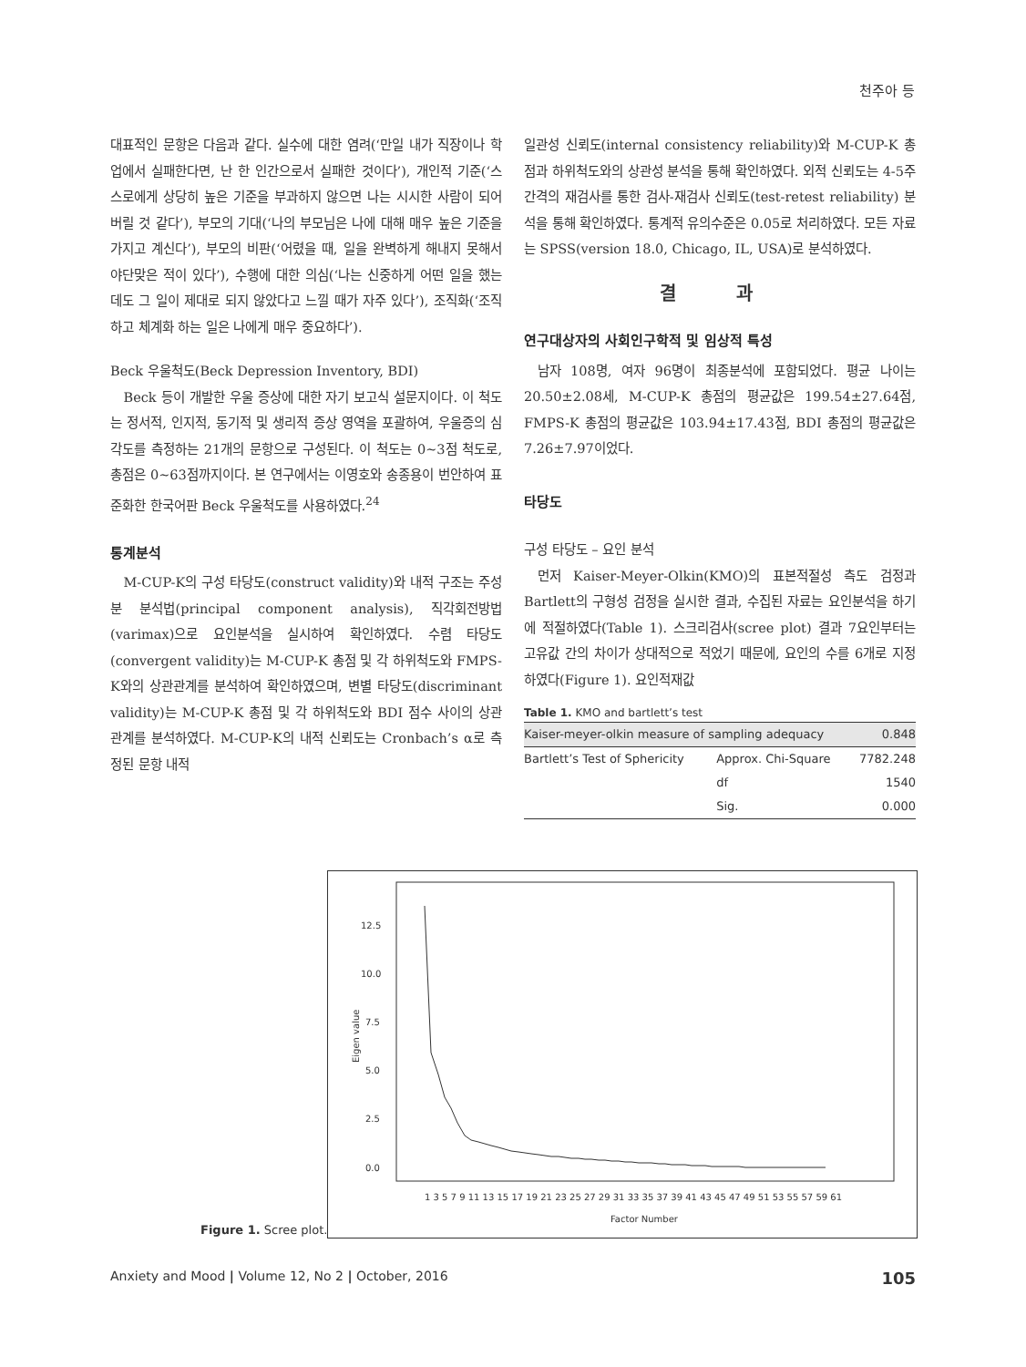천주아 등
대표적인 문항은 다음과 같다. 실수에 대한 염려(‘만일 내가 직장이나 학업에서 실패한다면, 난 한 인간으로서 실패한 것이다’), 개인적 기준(‘스스로에게 상당히 높은 기준을 부과하지 않으면 나는 시시한 사람이 되어버릴 것 같다’), 부모의 기대(‘나의 부모님은 나에 대해 매우 높은 기준을 가지고 계신다’), 부모의 비판(‘어렸을 때, 일을 완벽하게 해내지 못해서 야단맞은 적이 있다’), 수행에 대한 의심(‘나는 신중하게 어떤 일을 했는데도 그 일이 제대로 되지 않았다고 느낄 때가 자주 있다’), 조직화(‘조직하고 체계화 하는 일은 나에게 매우 중요하다’).
Beck 우울척도(Beck Depression Inventory, BDI)
Beck 등이 개발한 우울 증상에 대한 자기 보고식 설문지이다. 이 척도는 정서적, 인지적, 동기적 및 생리적 증상 영역을 포괄하여, 우울증의 심각도를 측정하는 21개의 문항으로 구성된다. 이 척도는 0~3점 척도로, 총점은 0~63점까지이다. 본 연구에서는 이영호와 송종용이 번안하여 표준화한 한국어판 Beck 우울척도를 사용하였다.<sup>24</sup>
통계분석
M-CUP-K의 구성 타당도(construct validity)와 내적 구조는 주성분 분석법(principal component analysis), 직각회전방법(varimax)으로 요인분석을 실시하여 확인하였다. 수렴 타당도(convergent validity)는 M-CUP-K 총점 및 각 하위척도와 FMPS-K와의 상관관계를 분석하여 확인하였으며, 변별 타당도(discriminant validity)는 M-CUP-K 총점 및 각 하위척도와 BDI 점수 사이의 상관관계를 분석하였다. M-CUP-K의 내적 신뢰도는 Cronbach’s α로 측정된 문항 내적
일관성 신뢰도(internal consistency reliability)와 M-CUP-K 총점과 하위척도와의 상관성 분석을 통해 확인하였다. 외적 신뢰도는 4-5주 간격의 재검사를 통한 검사-재검사 신뢰도(test-retest reliability) 분석을 통해 확인하였다. 통계적 유의수준은 0.05로 처리하였다. 모든 자료는 SPSS(version 18.0, Chicago, IL, USA)로 분석하였다.
결 과
연구대상자의 사회인구학적 및 임상적 특성
남자 108명, 여자 96명이 최종분석에 포함되었다. 평균 나이는 20.50±2.08세, M-CUP-K 총점의 평균값은 199.54±27.64점, FMPS-K 총점의 평균값은 103.94±17.43점, BDI 총점의 평균값은 7.26±7.97이었다.
타당도
구성 타당도 – 요인 분석
먼저 Kaiser-Meyer-Olkin(KMO)의 표본적절성 측도 검정과 Bartlett의 구형성 검정을 실시한 결과, 수집된 자료는 요인분석을 하기에 적절하였다(Table 1). 스크리검사(scree plot) 결과 7요인부터는 고유값 간의 차이가 상대적으로 적었기 때문에, 요인의 수를 6개로 지정하였다(Figure 1). 요인적재값
Table 1. KMO and bartlett’s test
| Kaiser-meyer-olkin measure of sampling adequacy | | 0.848 |
| Bartlett’s Test of Sphericity | Approx. Chi-Square | 7782.248 |
| | df | 1540 |
| | Sig. | 0.000 |
12.5
10.0
7.5
5.0
2.5
0.0
Eigen value
1 3 5 7 9 11 13 15 17 19 21 23 25 27 29 31 33 35 37 39 41 43 45 47 49 51 53 55 57 59 61
Factor Number
Figure 1. Scree plot.
Anxiety and Mood | Volume 12, No 2 | October, 2016 105